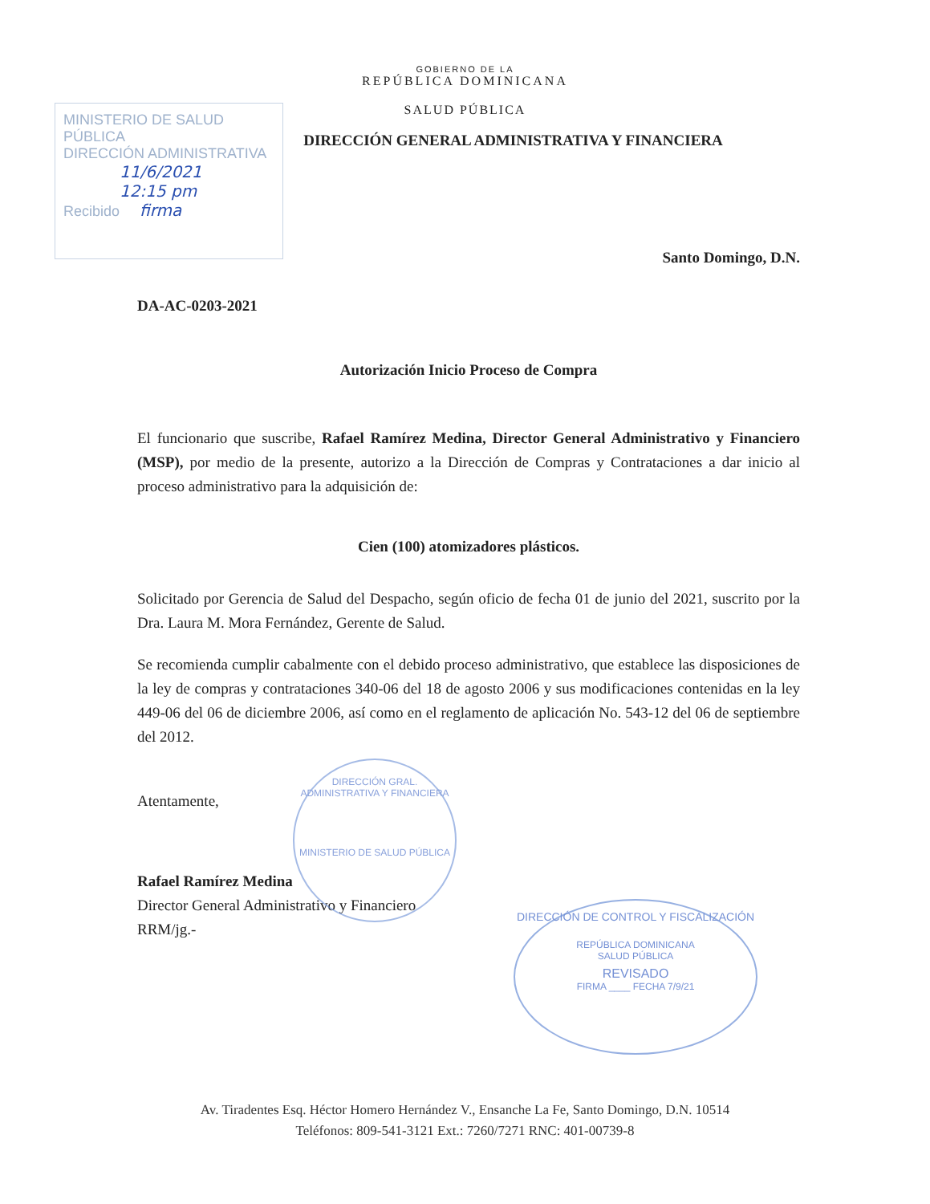GOBIERNO DE LA
REPÚBLICA DOMINICANA
SALUD PÚBLICA
DIRECCIÓN GENERAL ADMINISTRATIVA Y FINANCIERA
MINISTERIO DE SALUD PÚBLICA
DIRECCIÓN ADMINISTRATIVA
11/6/2021
12:15 pm
Recibido firma
Santo Domingo, D.N.
DA-AC-0203-2021
Autorización Inicio Proceso de Compra
El funcionario que suscribe, Rafael Ramírez Medina, Director General Administrativo y Financiero (MSP), por medio de la presente, autorizo a la Dirección de Compras y Contrataciones a dar inicio al proceso administrativo para la adquisición de:
Cien (100) atomizadores plásticos.
Solicitado por Gerencia de Salud del Despacho, según oficio de fecha 01 de junio del 2021, suscrito por la Dra. Laura M. Mora Fernández, Gerente de Salud.
Se recomienda cumplir cabalmente con el debido proceso administrativo, que establece las disposiciones de la ley de compras y contrataciones 340-06 del 18 de agosto 2006 y sus modificaciones contenidas en la ley 449-06 del 06 de diciembre 2006, así como en el reglamento de aplicación No. 543-12 del 06 de septiembre del 2012.
Atentamente,
Rafael Ramírez Medina
Director General Administrativo y Financiero
RRM/jg.-
DIRECCIÓN GRAL. ADMINISTRATIVA Y FINANCIERA
MINISTERIO DE SALUD PÚBLICA
DIRECCIÓN DE CONTROL Y FISCALIZACIÓN
REPÚBLICA DOMINICANA
SALUD PÚBLICA
REVISADO
FIRMA ____ FECHA 7/9/21
Av. Tiradentes Esq. Héctor Homero Hernández V., Ensanche La Fe, Santo Domingo, D.N. 10514
Teléfonos: 809-541-3121 Ext.: 7260/7271 RNC: 401-00739-8